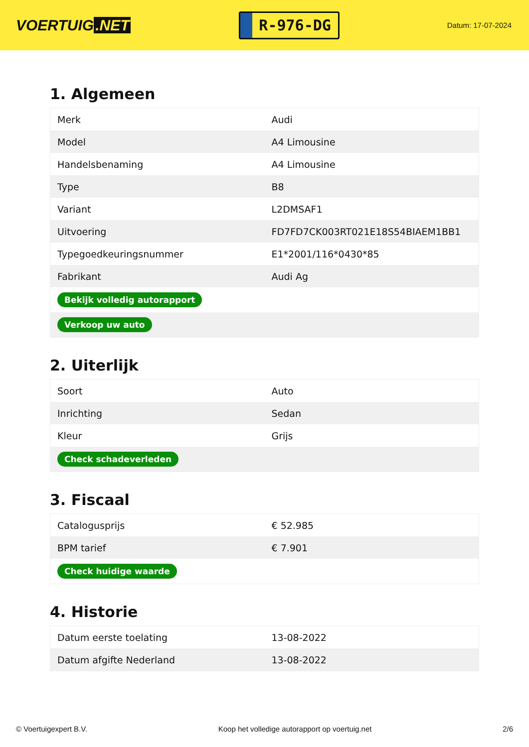VOERTUIG.NET
R-976-DG
Datum: 17-07-2024
1. Algemeen
| Merk | Audi |
| Model | A4 Limousine |
| Handelsbenaming | A4 Limousine |
| Type | B8 |
| Variant | L2DMSAF1 |
| Uitvoering | FD7FD7CK003RT021E18S54BIAEM1BB1 |
| Typegoedkeuringsnummer | E1*2001/116*0430*85 |
| Fabrikant | Audi Ag |
| Bekijk volledig autorapport | |
| Verkoop uw auto | |
2. Uiterlijk
| Soort | Auto |
| Inrichting | Sedan |
| Kleur | Grijs |
| Check schadeverleden | |
3. Fiscaal
| Catalogusprijs | € 52.985 |
| BPM tarief | € 7.901 |
| Check huidige waarde | |
4. Historie
| Datum eerste toelating | 13-08-2022 |
| Datum afgifte Nederland | 13-08-2022 |
© Voertuigexpert B.V. Koop het volledige autorapport op voertuig.net 2/6